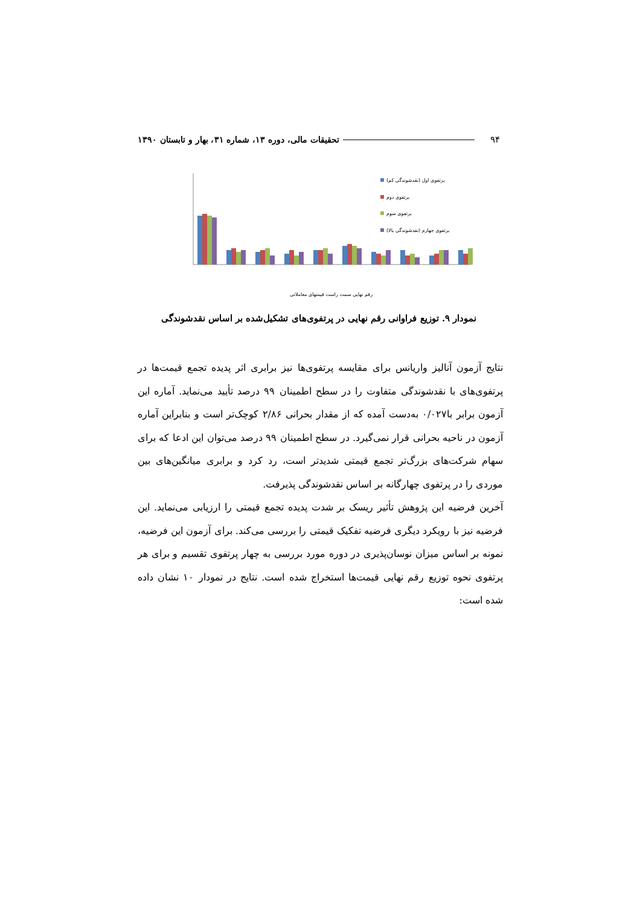۹۴ تحقیقات مالی، دوره ۱۳، شماره ۳۱، بهار و تابستان ۱۳۹۰
برتفوی اول (نقدشوندگی کم)
برتفوی دوم
برتفوی سوم
برتفوی جهارم (نقدشوندگی بالا)
رقم نهایی سمت راست قیمتهای معاملاتی
نمودار ۹. توزیع فراوانی رقم نهایی در پرتفوی‌های تشکیل‌شده بر اساس نقدشوندگی
نتایج آزمون آنالیز واریانس برای مقایسه پرتفوی‌ها نیز برابری اثر پدیده تجمع قیمت‌ها در پرتفوی‌های با نقدشوندگی متفاوت را در سطح اطمینان ۹۹ درصد تأیید می‌نماید. آماره این آزمون برابر با۰/۰۲۷ به‌دست آمده که از مقدار بحرانی ۲/۸۶ کوچک‌تر است و بنابراین آماره آزمون در ناحیه بحرانی قرار نمی‌گیرد. در سطح اطمینان ۹۹ درصد می‌توان این ادعا که برای سهام شرکت‌های بزرگ‌تر تجمع قیمتی شدیدتر است، رد کرد و برابری میانگین‌های بین موردی را در پرتفوی چهارگانه بر اساس نقدشوندگی پذیرفت.
آخرین فرضیه این پژوهش تأثیر ریسک بر شدت پدیده تجمع قیمتی را ارزیابی می‌نماید. این فرضیه نیز با رویکرد دیگری فرضیه تفکیک قیمتی را بررسی می‌کند. برای آزمون این فرضیه، نمونه بر اساس میزان نوسان‌پذیری در دوره مورد بررسی به چهار پرتفوی تقسیم و برای هر پرتفوی نحوه توزیع رقم نهایی قیمت‌ها استخراج شده است. نتایج در نمودار ۱۰ نشان داده شده است: